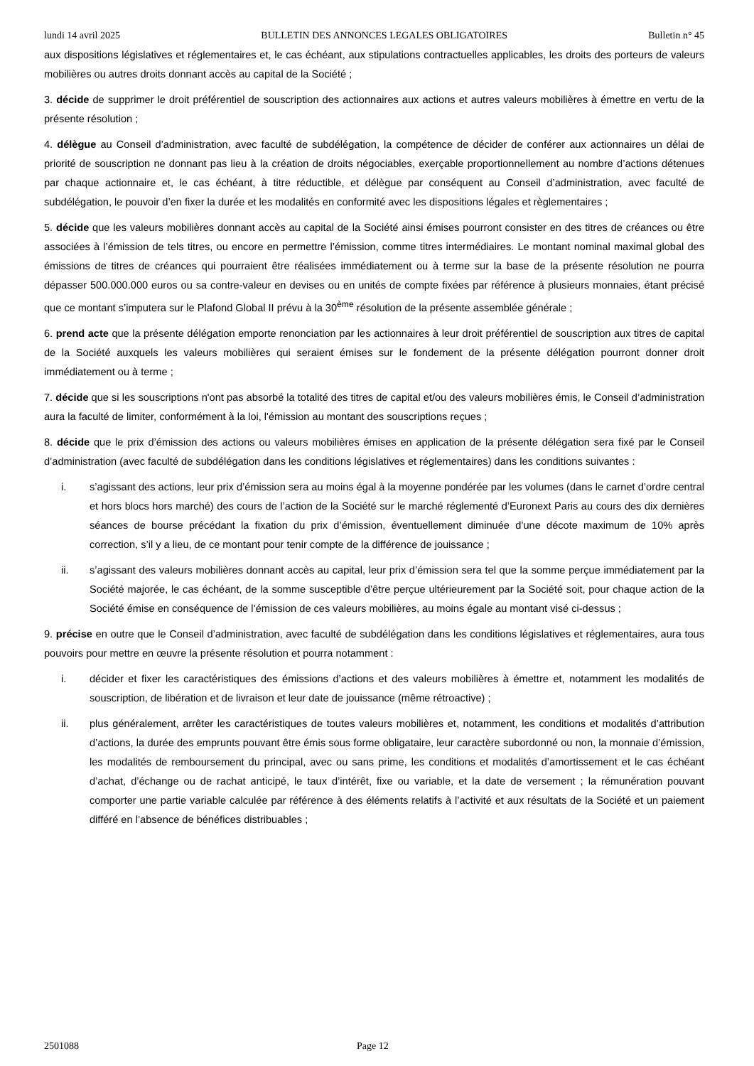lundi 14 avril 2025 BULLETIN DES ANNONCES LEGALES OBLIGATOIRES Bulletin n° 45
aux dispositions législatives et réglementaires et, le cas échéant, aux stipulations contractuelles applicables, les droits des porteurs de valeurs mobilières ou autres droits donnant accès au capital de la Société ;
3. décide de supprimer le droit préférentiel de souscription des actionnaires aux actions et autres valeurs mobilières à émettre en vertu de la présente résolution ;
4. délègue au Conseil d’administration, avec faculté de subdélégation, la compétence de décider de conférer aux actionnaires un délai de priorité de souscription ne donnant pas lieu à la création de droits négociables, exerçable proportionnellement au nombre d’actions détenues par chaque actionnaire et, le cas échéant, à titre réductible, et délègue par conséquent au Conseil d’administration, avec faculté de subdélégation, le pouvoir d’en fixer la durée et les modalités en conformité avec les dispositions légales et règlementaires ;
5. décide que les valeurs mobilières donnant accès au capital de la Société ainsi émises pourront consister en des titres de créances ou être associées à l’émission de tels titres, ou encore en permettre l’émission, comme titres intermédiaires. Le montant nominal maximal global des émissions de titres de créances qui pourraient être réalisées immédiatement ou à terme sur la base de la présente résolution ne pourra dépasser 500.000.000 euros ou sa contre-valeur en devises ou en unités de compte fixées par référence à plusieurs monnaies, étant précisé que ce montant s’imputera sur le Plafond Global II prévu à la 30<sup>ème</sup> résolution de la présente assemblée générale ;
6. prend acte que la présente délégation emporte renonciation par les actionnaires à leur droit préférentiel de souscription aux titres de capital de la Société auxquels les valeurs mobilières qui seraient émises sur le fondement de la présente délégation pourront donner droit immédiatement ou à terme ;
7. décide que si les souscriptions n'ont pas absorbé la totalité des titres de capital et/ou des valeurs mobilières émis, le Conseil d’administration aura la faculté de limiter, conformément à la loi, l'émission au montant des souscriptions reçues ;
8. décide que le prix d’émission des actions ou valeurs mobilières émises en application de la présente délégation sera fixé par le Conseil d’administration (avec faculté de subdélégation dans les conditions législatives et réglementaires) dans les conditions suivantes :
i. s’agissant des actions, leur prix d’émission sera au moins égal à la moyenne pondérée par les volumes (dans le carnet d’ordre central et hors blocs hors marché) des cours de l’action de la Société sur le marché réglementé d’Euronext Paris au cours des dix dernières séances de bourse précédant la fixation du prix d’émission, éventuellement diminuée d’une décote maximum de 10% après correction, s’il y a lieu, de ce montant pour tenir compte de la différence de jouissance ;
ii. s’agissant des valeurs mobilières donnant accès au capital, leur prix d’émission sera tel que la somme perçue immédiatement par la Société majorée, le cas échéant, de la somme susceptible d’être perçue ultérieurement par la Société soit, pour chaque action de la Société émise en conséquence de l’émission de ces valeurs mobilières, au moins égale au montant visé ci-dessus ;
9. précise en outre que le Conseil d’administration, avec faculté de subdélégation dans les conditions législatives et réglementaires, aura tous pouvoirs pour mettre en œuvre la présente résolution et pourra notamment :
i. décider et fixer les caractéristiques des émissions d’actions et des valeurs mobilières à émettre et, notamment les modalités de souscription, de libération et de livraison et leur date de jouissance (même rétroactive) ;
ii. plus généralement, arrêter les caractéristiques de toutes valeurs mobilières et, notamment, les conditions et modalités d’attribution d’actions, la durée des emprunts pouvant être émis sous forme obligataire, leur caractère subordonné ou non, la monnaie d’émission, les modalités de remboursement du principal, avec ou sans prime, les conditions et modalités d’amortissement et le cas échéant d’achat, d’échange ou de rachat anticipé, le taux d’intérêt, fixe ou variable, et la date de versement ; la rémunération pouvant comporter une partie variable calculée par référence à des éléments relatifs à l’activité et aux résultats de la Société et un paiement différé en l’absence de bénéfices distribuables ;
2501088 Page 12